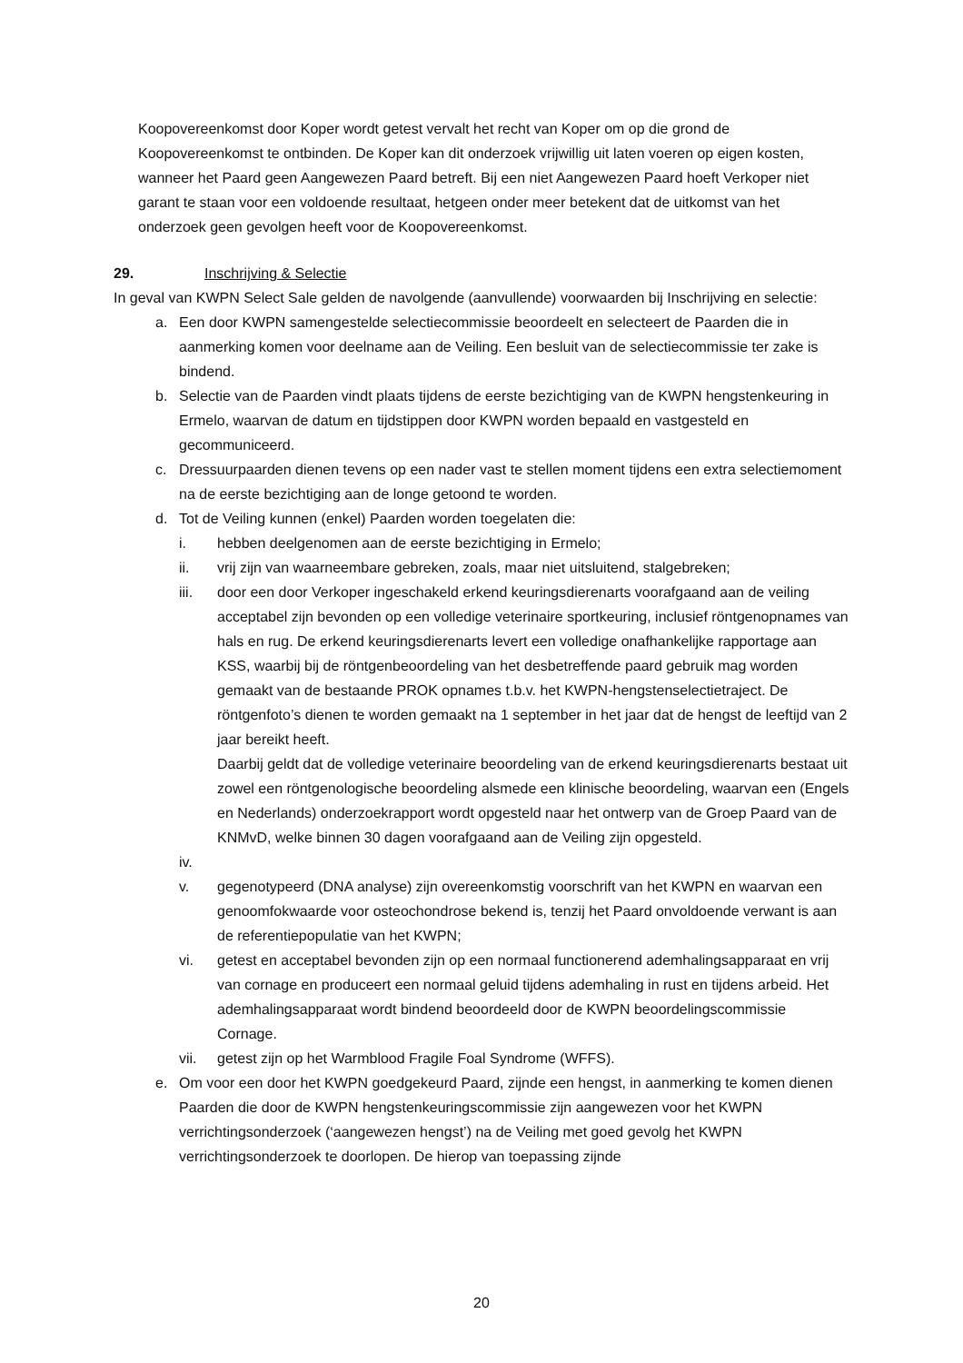Koopovereenkomst door Koper wordt getest vervalt het recht van Koper om op die grond de Koopovereenkomst te ontbinden. De Koper kan dit onderzoek vrijwillig uit laten voeren op eigen kosten, wanneer het Paard geen Aangewezen Paard betreft. Bij een niet Aangewezen Paard hoeft Verkoper niet garant te staan voor een voldoende resultaat, hetgeen onder meer betekent dat de uitkomst van het onderzoek geen gevolgen heeft voor de Koopovereenkomst.
29. Inschrijving & Selectie
In geval van KWPN Select Sale gelden de navolgende (aanvullende) voorwaarden bij Inschrijving en selectie:
a. Een door KWPN samengestelde selectiecommissie beoordeelt en selecteert de Paarden die in aanmerking komen voor deelname aan de Veiling. Een besluit van de selectiecommissie ter zake is bindend.
b. Selectie van de Paarden vindt plaats tijdens de eerste bezichtiging van de KWPN hengstenkeuring in Ermelo, waarvan de datum en tijdstippen door KWPN worden bepaald en vastgesteld en gecommuniceerd.
c. Dressuurpaarden dienen tevens op een nader vast te stellen moment tijdens een extra selectiemoment na de eerste bezichtiging aan de longe getoond te worden.
d. Tot de Veiling kunnen (enkel) Paarden worden toegelaten die:
i. hebben deelgenomen aan de eerste bezichtiging in Ermelo;
ii. vrij zijn van waarneembare gebreken, zoals, maar niet uitsluitend, stalgebreken;
iii. door een door Verkoper ingeschakeld erkend keuringsdierenarts voorafgaand aan de veiling acceptabel zijn bevonden op een volledige veterinaire sportkeuring, inclusief röntgenopnames van hals en rug. De erkend keuringsdierenarts levert een volledige onafhankelijke rapportage aan KSS, waarbij bij de röntgenbeoordeling van het desbetreffende paard gebruik mag worden gemaakt van de bestaande PROK opnames t.b.v. het KWPN-hengstenselectietraject. De röntgenfoto’s dienen te worden gemaakt na 1 september in het jaar dat de hengst de leeftijd van 2 jaar bereikt heeft.
Daarbij geldt dat de volledige veterinaire beoordeling van de erkend keuringsdierenarts bestaat uit zowel een röntgenologische beoordeling alsmede een klinische beoordeling, waarvan een (Engels en Nederlands) onderzoekrapport wordt opgesteld naar het ontwerp van de Groep Paard van de KNMvD, welke binnen 30 dagen voorafgaand aan de Veiling zijn opgesteld.
iv.
v. gegenotypeerd (DNA analyse) zijn overeenkomstig voorschrift van het KWPN en waarvan een genoomfokwaarde voor osteochondrose bekend is, tenzij het Paard onvoldoende verwant is aan de referentiepopulatie van het KWPN;
vi. getest en acceptabel bevonden zijn op een normaal functionerend ademhalingsapparaat en vrij van cornage en produceert een normaal geluid tijdens ademhaling in rust en tijdens arbeid. Het ademhalingsapparaat wordt bindend beoordeeld door de KWPN beoordelingscommissie Cornage.
vii. getest zijn op het Warmblood Fragile Foal Syndrome (WFFS).
e. Om voor een door het KWPN goedgekeurd Paard, zijnde een hengst, in aanmerking te komen dienen Paarden die door de KWPN hengstenkeuringscommissie zijn aangewezen voor het KWPN verrichtingsonderzoek (‘aangewezen hengst’) na de Veiling met goed gevolg het KWPN verrichtingsonderzoek te doorlopen. De hierop van toepassing zijnde
20